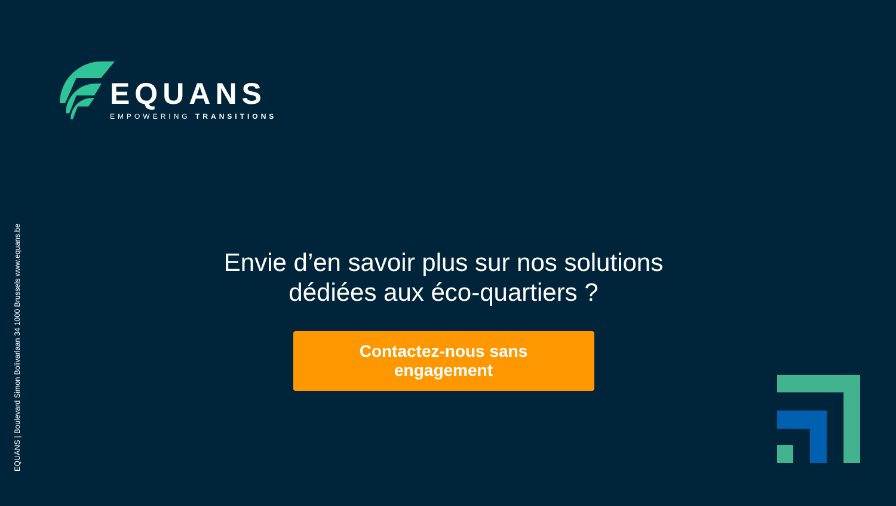EQUANS
EMPOWERING TRANSITIONS
EQUANS | Boulevard Simon Bolivarlaan 34 1000 Brussels www.equans.be
Envie d’en savoir plus sur nos solutions
dédiées aux éco-quartiers ?
Contactez-nous sans engagement